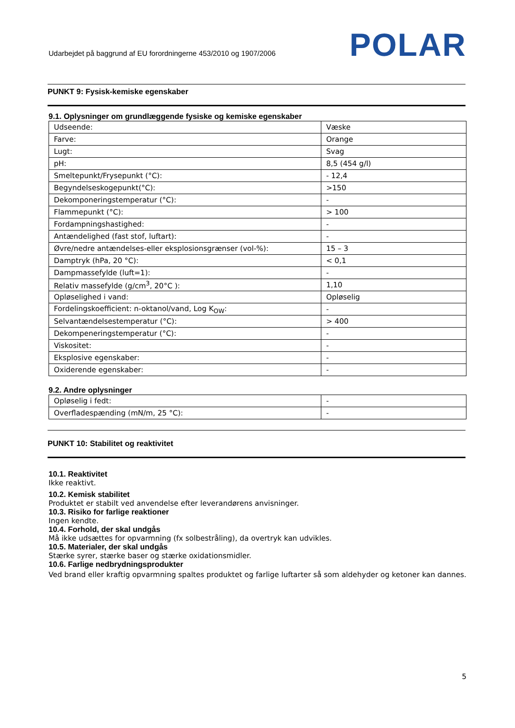Udarbejdet på baggrund af EU forordningerne 453/2010 og 1907/2006 POLAR
PUNKT 9: Fysisk-kemiske egenskaber
9.1. Oplysninger om grundlæggende fysiske og kemiske egenskaber
| Udseende: | Væske |
| Farve: | Orange |
| Lugt: | Svag |
| pH: | 8,5 (454 g/l) |
| Smeltepunkt/Frysepunkt (°C): | - 12,4 |
| Begyndelseskogepunkt(°C): | >150 |
| Dekomponeringstemperatur (°C): | - |
| Flammepunkt (°C): | > 100 |
| Fordampningshastighed: | - |
| Antændelighed (fast stof, luftart): | - |
| Øvre/nedre antændelses-eller eksplosionsgrænser (vol-%): | 15 – 3 |
| Damptryk (hPa, 20 °C): | < 0,1 |
| Dampmassefylde (luft=1): | - |
| Relativ massefylde (g/cm<sup>3</sup>, 20°C ): | 1,10 |
| Opløselighed i vand: | Opløselig |
| Fordelingskoefficient: n-oktanol/vand, Log K<sub>OW</sub>: | - |
| Selvantændelsestemperatur (°C): | > 400 |
| Dekompeneringstemperatur (°C): | - |
| Viskositet: | - |
| Eksplosive egenskaber: | - |
| Oxiderende egenskaber: | - |
9.2. Andre oplysninger
| Opløselig i fedt: | - |
| Overfladespænding (mN/m, 25 °C): | - |
PUNKT 10: Stabilitet og reaktivitet
10.1. Reaktivitet
Ikke reaktivt.
10.2. Kemisk stabilitet
Produktet er stabilt ved anvendelse efter leverandørens anvisninger.
10.3. Risiko for farlige reaktioner
Ingen kendte.
10.4. Forhold, der skal undgås
Må ikke udsættes for opvarmning (fx solbestråling), da overtryk kan udvikles.
10.5. Materialer, der skal undgås
Stærke syrer, stærke baser og stærke oxidationsmidler.
10.6. Farlige nedbrydningsprodukter
Ved brand eller kraftig opvarmning spaltes produktet og farlige luftarter så som aldehyder og ketoner kan dannes.
5